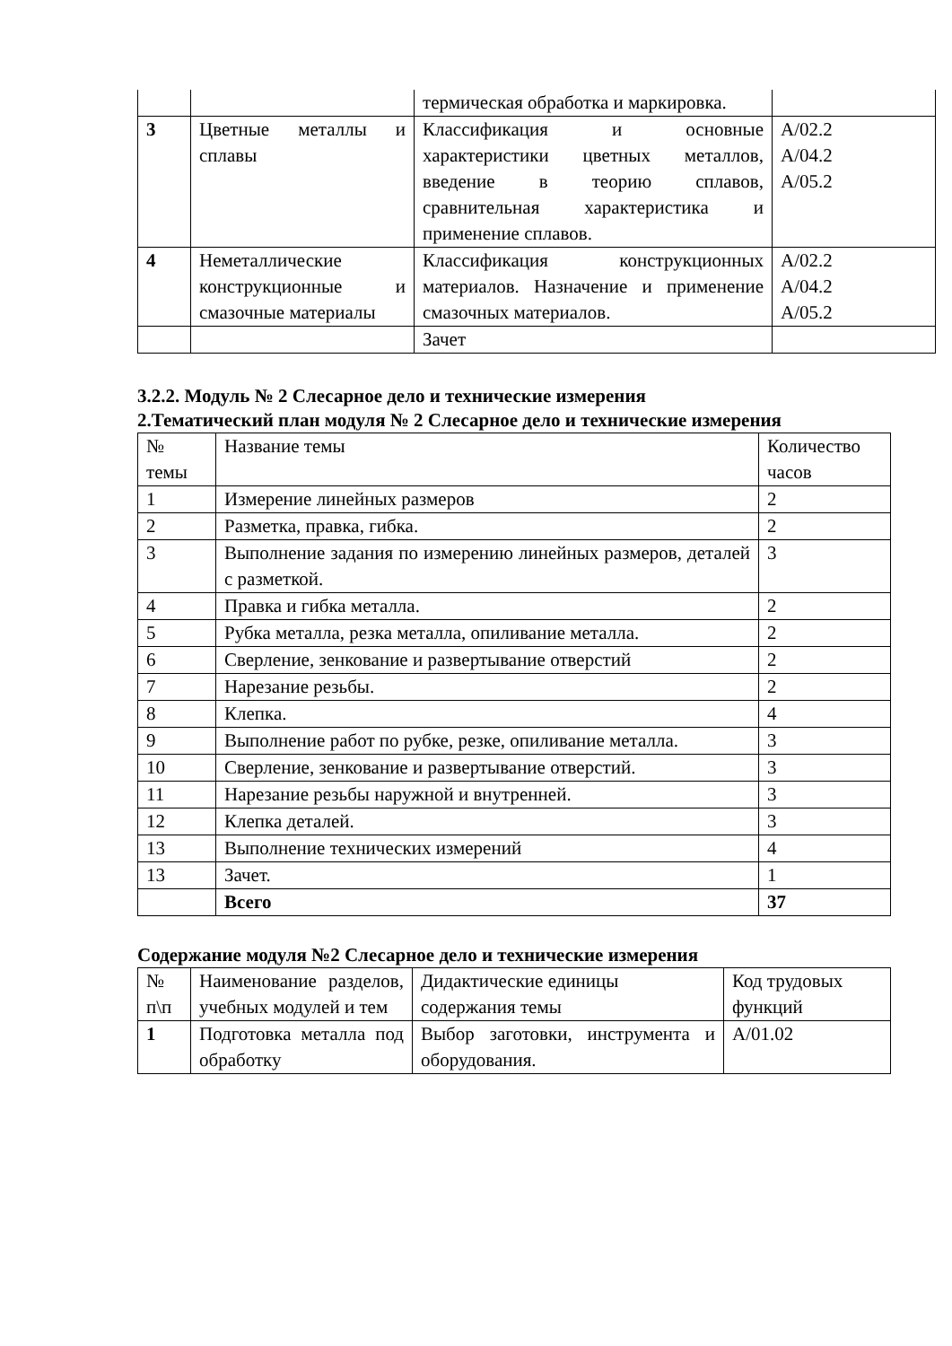| | | термическая обработка и маркировка. | |
| 3 | Цветные металлы и сплавы | Классификация и основные характеристики цветных металлов, введение в теорию сплавов, сравнительная характеристика и применение сплавов. | А/02.2 А/04.2 А/05.2 |
| 4 | Неметаллические конструкционные и смазочные материалы | Классификация конструкционных материалов. Назначение и применение смазочных материалов. | А/02.2 А/04.2 А/05.2 |
| | | Зачет | |
3.2.2. Модуль № 2 Слесарное дело и технические измерения
2.Тематический план модуля № 2 Слесарное дело и технические измерения
| № темы | Название темы | Количество часов |
| --- | --- | --- |
| 1 | Измерение линейных размеров | 2 |
| 2 | Разметка, правка, гибка. | 2 |
| 3 | Выполнение задания по измерению линейных размеров, деталей с разметкой. | 3 |
| 4 | Правка и гибка металла. | 2 |
| 5 | Рубка металла, резка металла, опиливание металла. | 2 |
| 6 | Сверление, зенкование и развертывание отверстий | 2 |
| 7 | Нарезание резьбы. | 2 |
| 8 | Клепка. | 4 |
| 9 | Выполнение работ по рубке, резке, опиливание металла. | 3 |
| 10 | Сверление, зенкование и развертывание отверстий. | 3 |
| 11 | Нарезание резьбы наружной и внутренней. | 3 |
| 12 | Клепка деталей. | 3 |
| 13 | Выполнение технических измерений | 4 |
| 13 | Зачет. | 1 |
| | Всего | 37 |
Содержание модуля №2 Слесарное дело и технические измерения
| № п\п | Наименование разделов, учебных модулей и тем | Дидактические единицы содержания темы | Код трудовых функций |
| --- | --- | --- | --- |
| 1 | Подготовка металла под обработку | Выбор заготовки, инструмента и оборудования. | А/01.02 |